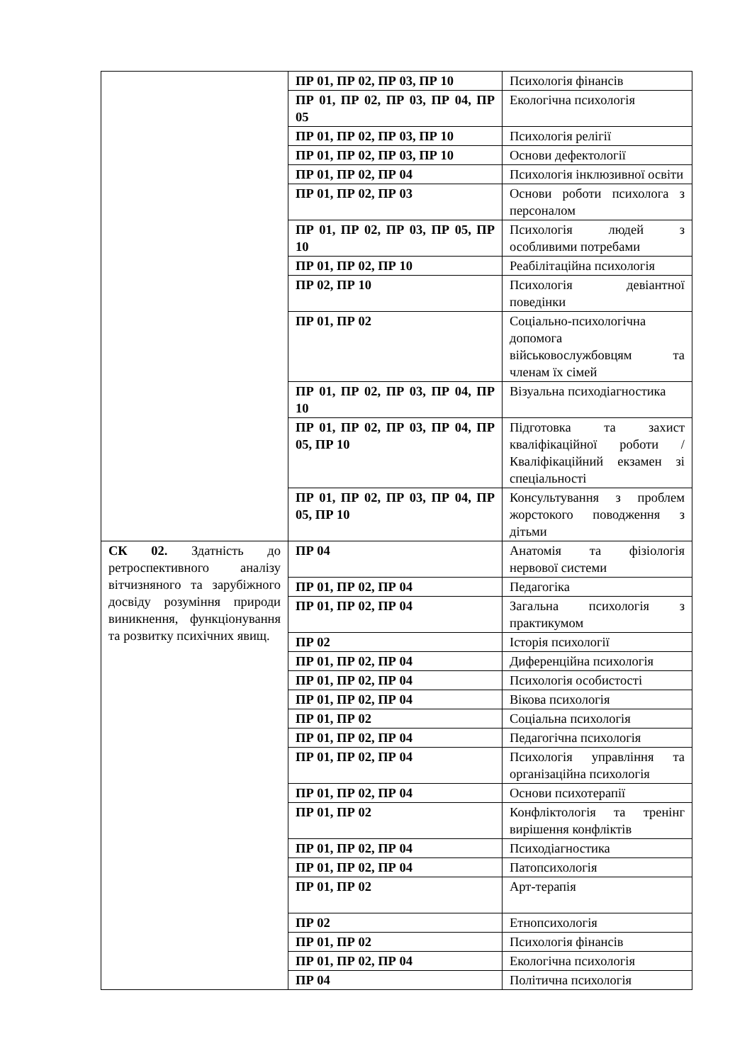| | ПР 01, ПР 02, ПР 03, ПР 10 | Психологія фінансів |
| | ПР 01, ПР 02, ПР 03, ПР 04, ПР 05 | Екологічна психологія |
| | ПР 01, ПР 02, ПР 03, ПР 10 | Психологія релігії |
| | ПР 01, ПР 02, ПР 03, ПР 10 | Основи дефектології |
| | ПР 01, ПР 02, ПР 04 | Психологія інклюзивної освіти |
| | ПР 01, ПР 02, ПР 03 | Основи роботи психолога з персоналом |
| | ПР 01, ПР 02, ПР 03, ПР 05, ПР 10 | Психологія людей з особливими потребами |
| | ПР 01, ПР 02, ПР 10 | Реабілітаційна психологія |
| | ПР 02, ПР 10 | Психологія девіантної поведінки |
| | ПР 01, ПР 02 | Соціально-психологічна допомога військовослужбовцям та членам їх сімей |
| | ПР 01, ПР 02, ПР 03, ПР 04, ПР 10 | Візуальна психодіагностика |
| | ПР 01, ПР 02, ПР 03, ПР 04, ПР 05, ПР 10 | Підготовка та захист кваліфікаційної роботи / Кваліфікаційний екзамен зі спеціальності |
| | ПР 01, ПР 02, ПР 03, ПР 04, ПР 05, ПР 10 | Консультування з проблем жорстокого поводження з дітьми |
| СК 02. Здатність до ретроспективного аналізу вітчизняного та зарубіжного досвіду розуміння природи виникнення, функціонування та розвитку психічних явищ. | ПР 04 | Анатомія та фізіологія нервової системи |
| | ПР 01, ПР 02, ПР 04 | Педагогіка |
| | ПР 01, ПР 02, ПР 04 | Загальна психологія з практикумом |
| | ПР 02 | Історія психології |
| | ПР 01, ПР 02, ПР 04 | Диференційна психологія |
| | ПР 01, ПР 02, ПР 04 | Психологія особистості |
| | ПР 01, ПР 02, ПР 04 | Вікова психологія |
| | ПР 01, ПР 02 | Соціальна психологія |
| | ПР 01, ПР 02, ПР 04 | Педагогічна психологія |
| | ПР 01, ПР 02, ПР 04 | Психологія управління та організаційна психологія |
| | ПР 01, ПР 02, ПР 04 | Основи психотерапії |
| | ПР 01, ПР 02 | Конфліктологія та тренінг вирішення конфліктів |
| | ПР 01, ПР 02, ПР 04 | Психодіагностика |
| | ПР 01, ПР 02, ПР 04 | Патопсихологія |
| | ПР 01, ПР 02 | Арт-терапія |
| | ПР 02 | Етнопсихологія |
| | ПР 01, ПР 02 | Психологія фінансів |
| | ПР 01, ПР 02, ПР 04 | Екологічна психологія |
| | ПР 04 | Політична психологія |